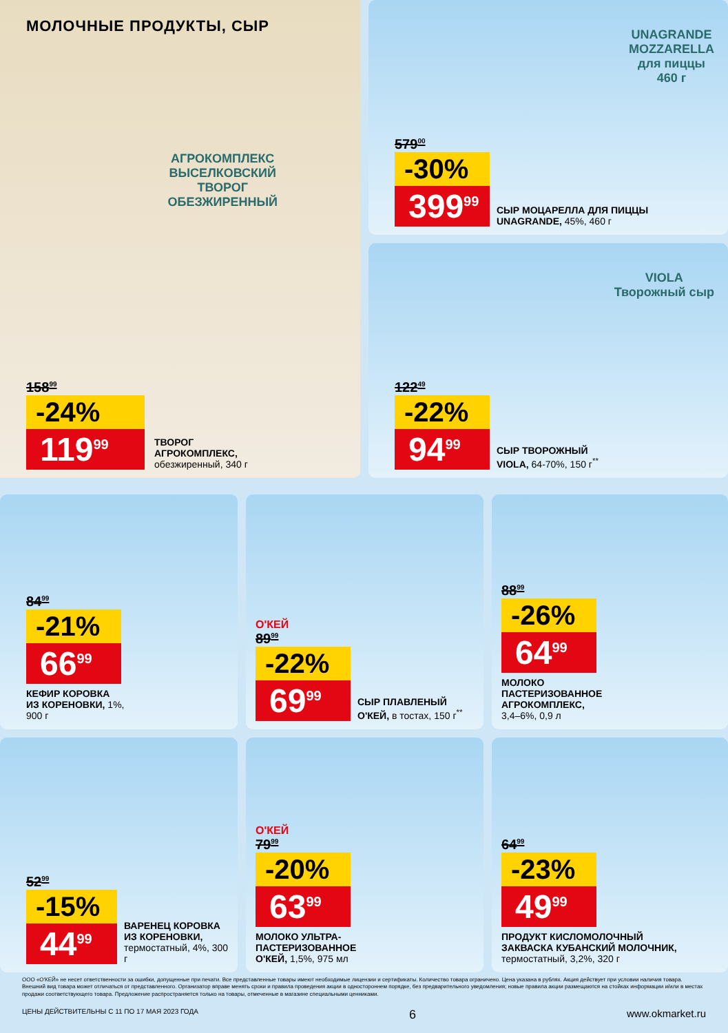МОЛОЧНЫЕ ПРОДУКТЫ, СЫР
АГРОКОМПЛЕКС
ВЫСЕЛКОВСКИЙ
ТВОРОГ
ОБЕЗЖИРЕННЫЙ
158<sup>99</sup>
-24%
119<sup>99</sup>
ТВОРОГ
АГРОКОМПЛЕКС,
обезжиренный, 340 г
UNAGRANDE
MOZZARELLA
для пиццы
460 г
579<sup>00</sup>
-30%
399<sup>99</sup>
СЫР МОЦАРЕЛЛА ДЛЯ ПИЦЦЫ
UNAGRANDE, 45%, 460 г
VIOLA
Творожный сыр
122<sup>49</sup>
-22%
94<sup>99</sup>
СЫР ТВОРОЖНЫЙ
VIOLA, 64-70%, 150 г<sup>**</sup>
84<sup>99</sup>
-21%
66<sup>99</sup>
КЕФИР КОРОВКА
ИЗ КОРЕНОВКИ, 1%,
900 г
О'КЕЙ
89<sup>99</sup>
-22%
69<sup>99</sup>
СЫР ПЛАВЛЕНЫЙ
О'КЕЙ, в тостах, 150 г<sup>**</sup>
88<sup>99</sup>
-26%
64<sup>99</sup>
МОЛОКО
ПАСТЕРИЗОВАННОЕ
АГРОКОМПЛЕКС,
3,4–6%, 0,9 л
52<sup>99</sup>
-15%
44<sup>99</sup>
ВАРЕНЕЦ КОРОВКА
ИЗ КОРЕНОВКИ,
термостатный, 4%, 300 г
О'КЕЙ
79<sup>99</sup>
-20%
63<sup>99</sup>
МОЛОКО УЛЬТРА-
ПАСТЕРИЗОВАННОЕ
О'КЕЙ, 1,5%, 975 мл
64<sup>99</sup>
-23%
49<sup>99</sup>
ПРОДУКТ КИСЛОМОЛОЧНЫЙ
ЗАКВАСКА КУБАНСКИЙ МОЛОЧНИК,
термостатный, 3,2%, 320 г
ООО «О'КЕЙ» не несет ответственности за ошибки, допущенные при печати. Все представленные товары имеют необходимые лицензии и сертификаты. Количество товара ограничено. Цена указана в рублях. Акция действует при условии наличия товара. Внешний вид товара может отличаться от представленного. Организатор вправе менять сроки и правила проведения акции в одностороннем порядке, без предварительного уведомления; новые правила акции размещаются на стойках информации и/или в местах продажи соответствующего товара. Предложение распространяется только на товары, отмеченные в магазине специальными ценниками.
ЦЕНЫ ДЕЙСТВИТЕЛЬНЫ С 11 ПО 17 МАЯ 2023 ГОДА 6 www.okmarket.ru